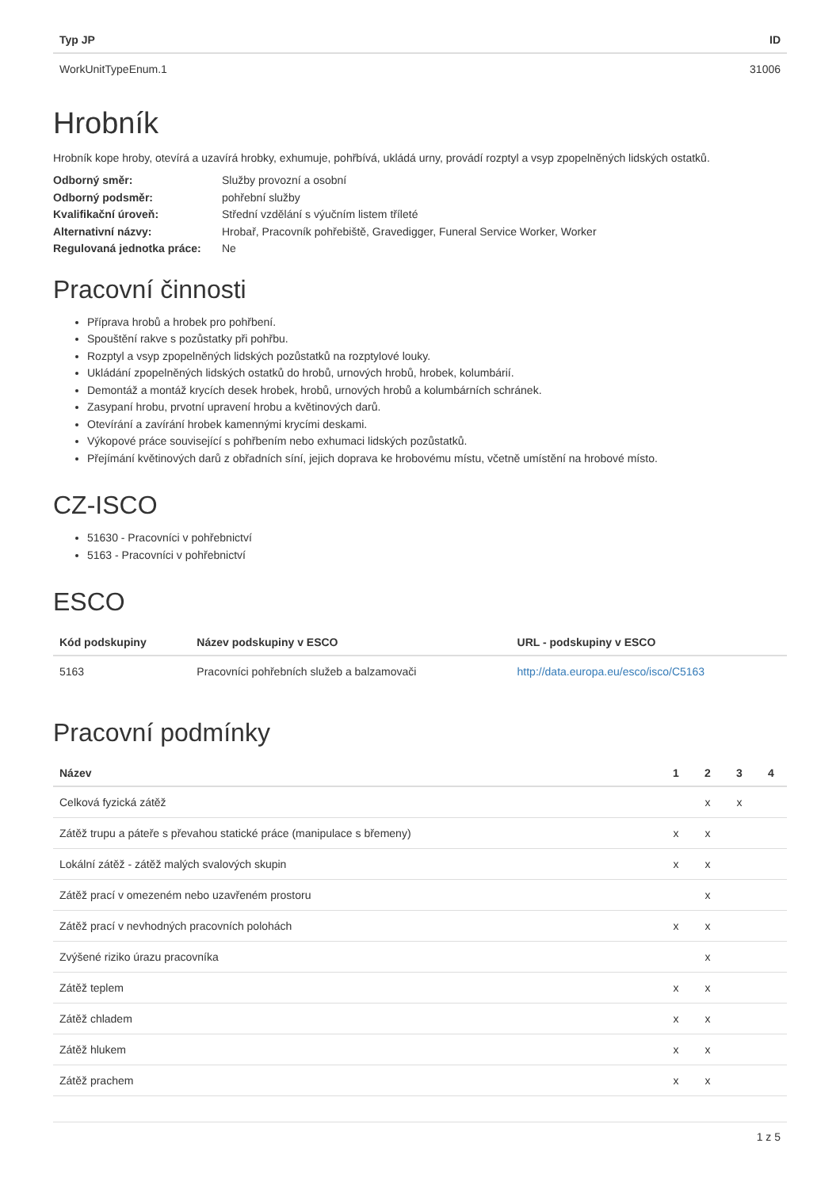| Typ JP | ID |
| --- | --- |
| WorkUnitTypeEnum.1 | 31006 |
Hrobník
Hrobník kope hroby, otevírá a uzavírá hrobky, exhumuje, pohřbívá, ukládá urny, provádí rozptyl a vsyp zpopelněných lidských ostatků.
Odborný směr: Služby provozní a osobní
Odborný podsměr: pohřební služby
Kvalifikační úroveň: Střední vzdělání s výučním listem tříleté
Alternativní názvy: Hrobař, Pracovník pohřebiště, Gravedigger, Funeral Service Worker, Worker
Regulovaná jednotka práce: Ne
Pracovní činnosti
Příprava hrobů a hrobek pro pohřbení.
Spouštění rakve s pozůstatky při pohřbu.
Rozptyl a vsyp zpopelněných lidských pozůstatků na rozptylové louky.
Ukládání zpopelněných lidských ostatků do hrobů, urnových hrobů, hrobek, kolumbárií.
Demontáž a montáž krycích desek hrobek, hrobů, urnových hrobů a kolumbárních schránek.
Zasypaní hrobu, prvotní upravení hrobu a květinových darů.
Otevírání a zavírání hrobek kamennými krycími deskami.
Výkopové práce související s pohřbením nebo exhumaci lidských pozůstatků.
Přejímání květinových darů z obřadních síní, jejich doprava ke hrobovému místu, včetně umístění na hrobové místo.
CZ-ISCO
51630 - Pracovníci v pohřebnictví
5163 - Pracovníci v pohřebnictví
ESCO
| Kód podskupiny | Název podskupiny v ESCO | URL - podskupiny v ESCO |
| --- | --- | --- |
| 5163 | Pracovníci pohřebních služeb a balzamovači | http://data.europa.eu/esco/isco/C5163 |
Pracovní podmínky
| Název | 1 | 2 | 3 | 4 |
| --- | --- | --- | --- | --- |
| Celková fyzická zátěž | | x | x | |
| Zátěž trupu a páteře s převahou statické práce (manipulace s břemeny) | x | x | | |
| Lokální zátěž - zátěž malých svalových skupin | x | x | | |
| Zátěž prací v omezeném nebo uzavřeném prostoru | | x | | |
| Zátěž prací v nevhodných pracovních polohách | x | x | | |
| Zvýšené riziko úrazu pracovníka | | x | | |
| Zátěž teplem | x | x | | |
| Zátěž chladem | x | x | | |
| Zátěž hlukem | x | x | | |
| Zátěž prachem | x | x | | |
1 z 5